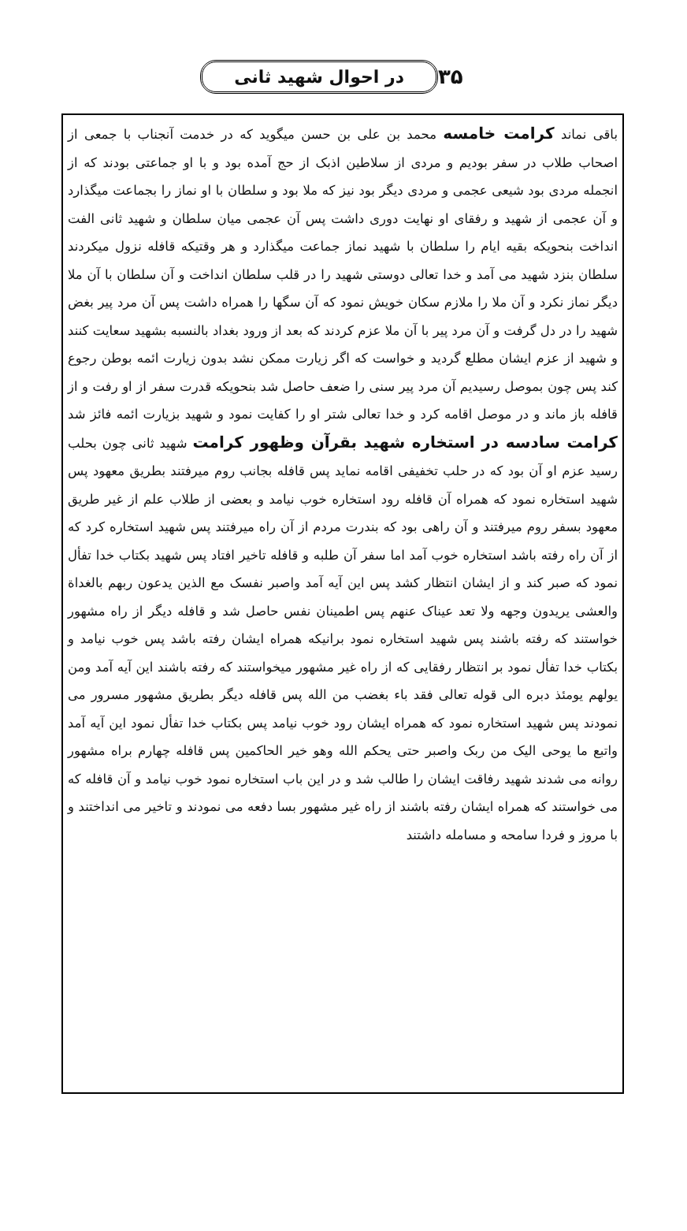۳۵
در احوال شهید ثانی
باقی نماند کرامت خامسه محمد بن علی بن حسن میگوید که در خدمت آنجناب با جمعی از اصحاب طلاب در سفر بودیم و مردی از سلاطین اذبک از حج آمده بود و با او جماعتی بودند که از انجمله مردی بود شیعی عجمی و مردی دیگر بود نیز که ملا بود و سلطان با او نماز را بجماعت میگذارد و آن عجمی از شهید و رفقای او نهایت دوری داشت پس آن عجمی میان سلطان و شهید ثانی الفت انداخت بنحویکه بقیه ایام را سلطان با شهید نماز جماعت میگذارد و هر وقتیکه قافله نزول میکردند سلطان بنزد شهید می آمد و خدا تعالی دوستی شهید را در قلب سلطان انداخت و آن سلطان با آن ملا دیگر نماز نکرد و آن ملا را ملازم سکان خویش نمود که آن سگها را همراه داشت پس آن مرد پیر بغض شهید را در دل گرفت و آن مرد پیر با آن ملا عزم کردند که بعد از ورود بغداد بالنسبه بشهید سعایت کنند و شهید از عزم ایشان مطلع گردید و خواست که اگر زیارت ممکن نشد بدون زیارت ائمه بوطن رجوع کند پس چون بموصل رسیدیم آن مرد پیر سنی را ضعف حاصل شد بنحویکه قدرت سفر از او رفت و از قافله باز ماند و در موصل اقامه کرد و خدا تعالی شتر او را کفایت نمود و شهید بزیارت ائمه فائز شد کرامت سادسه در استخاره شهید بقرآن وظهور کرامت شهید ثانی چون بحلب رسید عزم او آن بود که در حلب تخفیفی اقامه نماید پس قافله بجانب روم میرفتند بطریق معهود پس شهید استخاره نمود که همراه آن قافله رود استخاره خوب نیامد و بعضی از طلاب علم از غیر طریق معهود بسفر روم میرفتند و آن راهی بود که بندرت مردم از آن راه میرفتند پس شهید استخاره کرد که از آن راه رفته باشد استخاره خوب آمد اما سفر آن طلبه و قافله تاخیر افتاد پس شهید بکتاب خدا تفأل نمود که صبر کند و از ایشان انتظار کشد پس این آیه آمد واصبر نفسک مع الذین یدعون ربهم بالغداة والعشی یریدون وجهه ولا تعد عیناک عنهم پس اطمینان نفس حاصل شد و قافله دیگر از راه مشهور خواستند که رفته باشند پس شهید استخاره نمود برانیکه همراه ایشان رفته باشد پس خوب نیامد و بکتاب خدا تفأل نمود بر انتظار رفقایی که از راه غیر مشهور میخواستند که رفته باشند این آیه آمد ومن یولهم یومئذ دبره الی قوله تعالی فقد باء بغضب من الله پس قافله دیگر بطریق مشهور مسرور می نمودند پس شهید استخاره نمود که همراه ایشان رود خوب نیامد پس بکتاب خدا تفأل نمود این آیه آمد واتبع ما یوحی الیک من ربک واصبر حتی یحکم الله وهو خیر الحاکمین پس قافله چهارم براه مشهور روانه می شدند شهید رفاقت ایشان را طالب شد و در این باب استخاره نمود خوب نیامد و آن قافله که می خواستند که همراه ایشان رفته باشند از راه غیر مشهور بسا دفعه می نمودند و تاخیر می انداختند و با مروز و فردا سامحه و مسامله داشتند